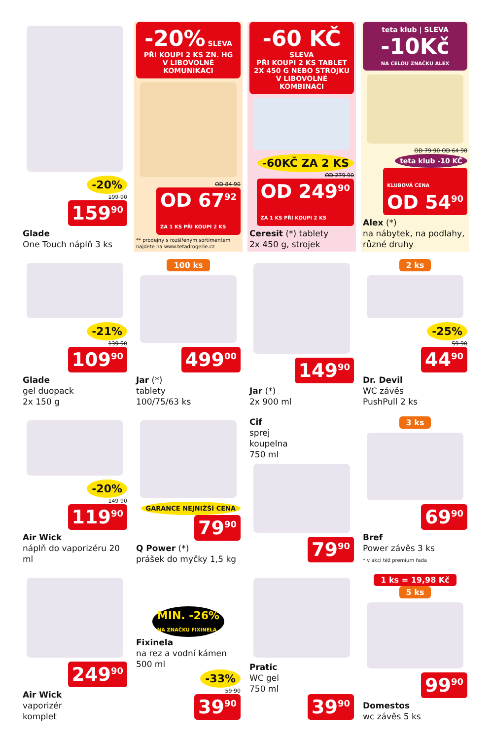-20%
199 90
159<sup>90</sup>
Glade
One Touch náplň 3 ks
-20% SLEVA
PŘI KOUPI 2 KS ZN. HG
V LIBOVOLNÉ KOMUNIKACI
OD 84 90
OD 67<sup>92</sup>
ZA 1 KS PŘI KOUPI 2 KS
** prodejny s rozšířeným sortimentem najdete na www.tetadrogerie.cz
-60 KČ SLEVA
PŘI KOUPI 2 KS TABLET
2X 450 G NEBO STROJKU
V LIBOVOLNÉ KOMBINACI
-60KČ ZA 2 KS
OD 279 90
OD 249<sup>90</sup>
ZA 1 KS PŘI KOUPI 2 KS
Ceresit (*) tablety
2x 450 g, strojek
teta klub | SLEVA
-10Kč
NA CELOU ZNAČKU ALEX
OD 79 90 OD 64 90
teta klub -10 KČ
KLUBOVÁ CENA
OD 54<sup>90</sup>
Alex (*)
na nábytek, na podlahy, různé druhy
-21%
139 90
109<sup>90</sup>
Glade
gel duopack
2x 150 g
100 ks
499<sup>00</sup>
Jar (*)
tablety
100/75/63 ks
149<sup>90</sup>
Jar (*)
2x 900 ml
2 ks
-25%
59 90
44<sup>90</sup>
Dr. Devil
WC závěs
PushPull 2 ks
-20%
149 90
119<sup>90</sup>
Air Wick
náplň do vaporizéru 20 ml
GARANCE NEJNIŽŠÍ CENA
79<sup>90</sup>
Q Power (*)
prášek do myčky 1,5 kg
Cif
sprej
koupelna
750 ml
79<sup>90</sup>
3 ks
69<sup>90</sup>
Bref
Power závěs 3 ks
* v akci též premium řada
249<sup>90</sup>
Air Wick
vaporizér
komplet
MIN. -26%
NA ZNAČKU FIXINELA
Fixinela
na rez a vodní kámen 500 ml
-33%
59 90
39<sup>90</sup>
Pratic
WC gel
750 ml
39<sup>90</sup>
1 ks = 19,98 Kč
5 ks
99<sup>90</sup>
Domestos
wc závěs 5 ks